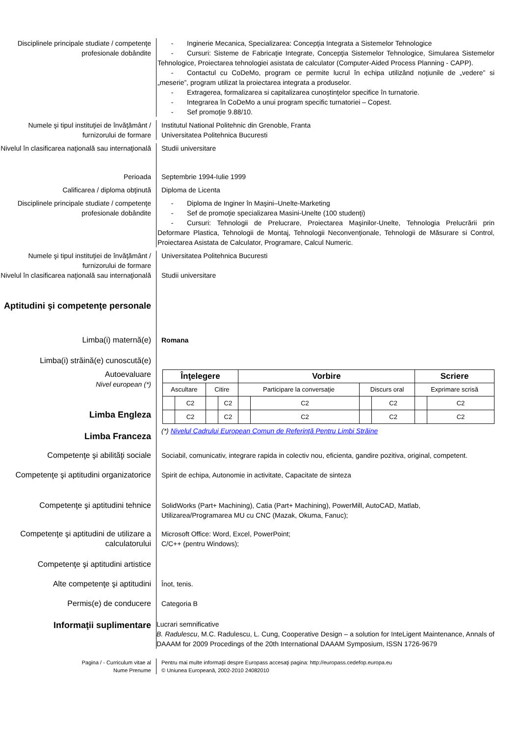Disciplinele principale studiate / competenţe profesionale dobândite
- Inginerie Mecanica, Specializarea: Concepţia Integrata a Sistemelor Tehnologice
- Cursuri: Sisteme de Fabricaţie Integrate, Concepţia Sistemelor Tehnologice, Simularea Sistemelor Tehnologice, Proiectarea tehnologiei asistata de calculator (Computer-Aided Process Planning - CAPP).
- Contactul cu CoDeMo, program ce permite lucrul în echipa utilizând noţiunile de „vedere” si „meserie”, program utilizat la proiectarea integrata a produselor.
- Extragerea, formalizarea si capitalizarea cunoştinţelor specifice în turnatorie.
- Integrarea în CoDeMo a unui program specific turnatoriei – Copest.
- Sef promoţie 9.88/10.
Numele şi tipul instituţiei de învăţământ / furnizorului de formare
Institutul National Politehnic din Grenoble, Franta
Universitatea Politehnica Bucuresti
Nivelul în clasificarea naţională sau internaţională
Studii universitare
Perioada Septembrie 1994-Iulie 1999
Calificarea / diploma obţinută Diploma de Licenta
Disciplinele principale studiate / competenţe profesionale dobândite
- Diploma de Inginer în Maşini–Unelte-Marketing
- Sef de promoţie specializarea Masini-Unelte (100 studenţi)
- Cursuri: Tehnologii de Prelucrare, Proiectarea Maşinilor-Unelte, Tehnologia Prelucrării prin Deformare Plastica, Tehnologii de Montaj, Tehnologii Neconvenţionale, Tehnologii de Măsurare si Control, Proiectarea Asistata de Calculator, Programare, Calcul Numeric.
Numele şi tipul instituţiei de învăţământ / furnizorului de formare
Universitatea Politehnica Bucuresti
Nivelul în clasificarea naţională sau internaţională
Studii universitare
Aptitudini şi competenţe personale
Limba(i) maternă(e)
Romana
Limba(i) străină(e) cunoscută(e)
Autoevaluare
Nivel european (*)
Limba Engleza
Limba Franceza
| Înţelegere | | | | Vorbire | | | | Scriere | |
| --- | --- | --- | --- | --- | --- | --- | --- | --- | --- |
| Ascultare | | Citire | | Participare la conversaţie | | Discurs oral | | Exprimare scrisă | |
| | C2 | | C2 | | C2 | | C2 | | C2 |
| | C2 | | C2 | | C2 | | C2 | | C2 |
(*) Nivelul Cadrului European Comun de Referinţă Pentru Limbi Străine
Competenţe şi abilităţi sociale
Sociabil, comunicativ, integrare rapida in colectiv nou, eficienta, gandire pozitiva, original, competent.
Competenţe şi aptitudini organizatorice
Spirit de echipa, Autonomie in activitate, Capacitate de sinteza
Competenţe şi aptitudini tehnice
SolidWorks (Part+ Machining), Catia (Part+ Machining), PowerMill, AutoCAD, Matlab,
Utilizarea/Programarea MU cu CNC (Mazak, Okuma, Fanuc);
Competenţe şi aptitudini de utilizare a calculatorului
Microsoft Office: Word, Excel, PowerPoint;
C/C++ (pentru Windows);
Competenţe şi aptitudini artistice
Alte competenţe şi aptitudini
Înot, tenis.
Permis(e) de conducere
Categoria B
Informaţii suplimentare
Lucrari semnificative
B. Radulescu, M.C. Radulescu, L. Cung, Cooperative Design – a solution for InteLigent Maintenance, Annals of DAAAM for 2009 Procedings of the 20th International DAAAM Symposium, ISSN 1726-9679
Pagina / - Curriculum vitae al
Nume Prenume
Pentru mai multe informaţii despre Europass accesaţi pagina: http://europass.cedefop.europa.eu
© Uniunea Europeană, 2002-2010 24082010